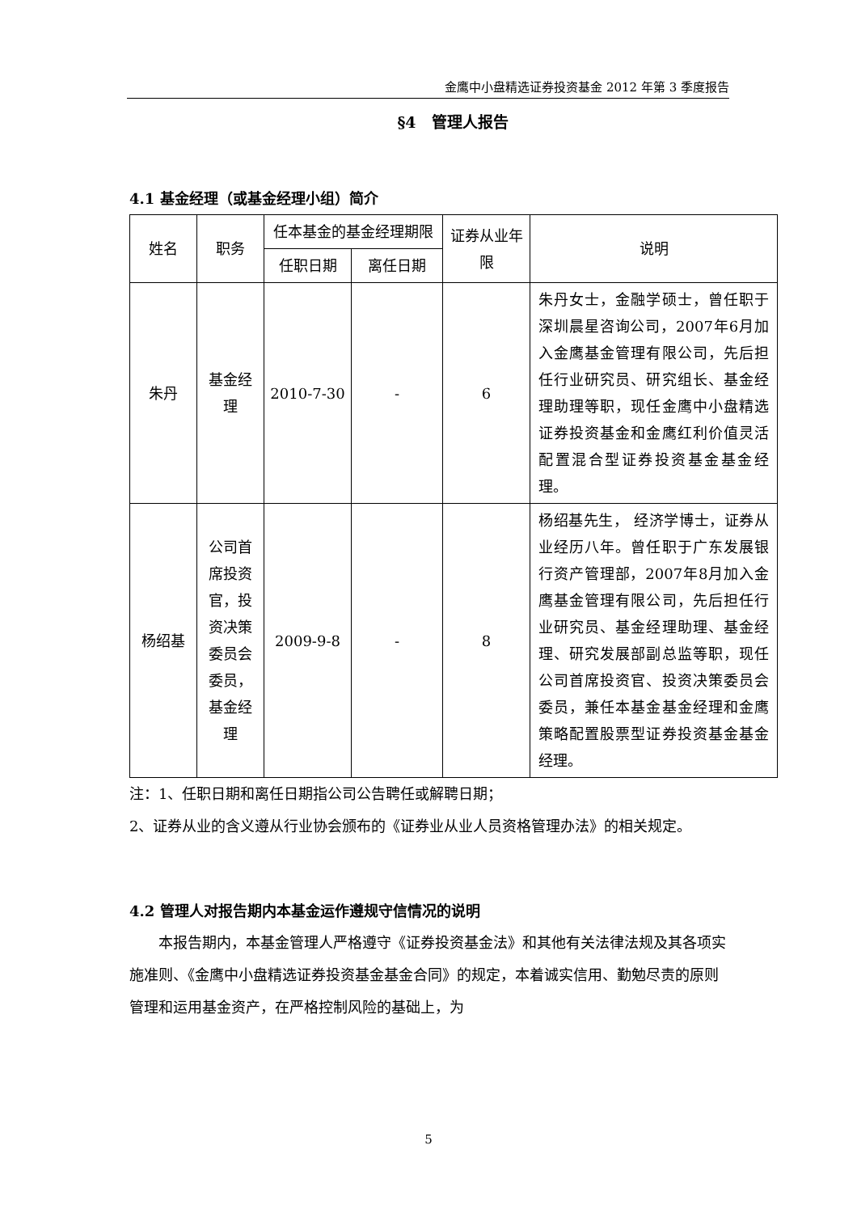金鹰中小盘精选证券投资基金 2012 年第 3 季度报告
§4　管理人报告
4.1 基金经理（或基金经理小组）简介
| 姓名 | 职务 | 任本基金的基金经理期限 | | 证券从业年限 | 说明 |
| --- | --- | --- | --- | --- | --- |
| | | 任职日期 | 离任日期 | | |
| 朱丹 | 基金经理 | 2010-7-30 | - | 6 | 朱丹女士，金融学硕士，曾任职于深圳晨星咨询公司，2007年6月加入金鹰基金管理有限公司，先后担任行业研究员、研究组长、基金经理助理等职，现任金鹰中小盘精选证券投资基金和金鹰红利价值灵活配置混合型证券投资基金基金经理。 |
| 杨绍基 | 公司首席投资官，投资决策委员会委员，基金经理 | 2009-9-8 | - | 8 | 杨绍基先生， 经济学博士，证券从业经历八年。曾任职于广东发展银行资产管理部，2007年8月加入金鹰基金管理有限公司，先后担任行业研究员、基金经理助理、基金经理、研究发展部副总监等职，现任公司首席投资官、投资决策委员会委员，兼任本基金基金经理和金鹰策略配置股票型证券投资基金基金经理。 |
注：1、任职日期和离任日期指公司公告聘任或解聘日期；
2、证券从业的含义遵从行业协会颁布的《证券业从业人员资格管理办法》的相关规定。
4.2 管理人对报告期内本基金运作遵规守信情况的说明
本报告期内，本基金管理人严格遵守《证券投资基金法》和其他有关法律法规及其各项实施准则、《金鹰中小盘精选证券投资基金基金合同》的规定，本着诚实信用、勤勉尽责的原则管理和运用基金资产，在严格控制风险的基础上，为
5